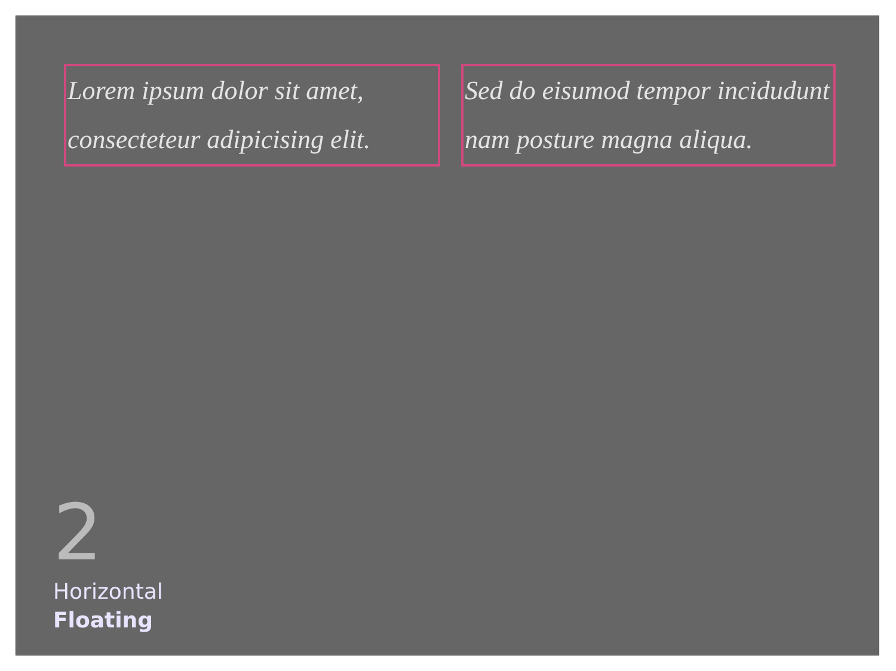Lorem ipsum dolor sit amet, consecteteur adipicising elit.
Sed do eisumod tempor incidudunt nam posture magna aliqua.
2
Horizontal
Floating